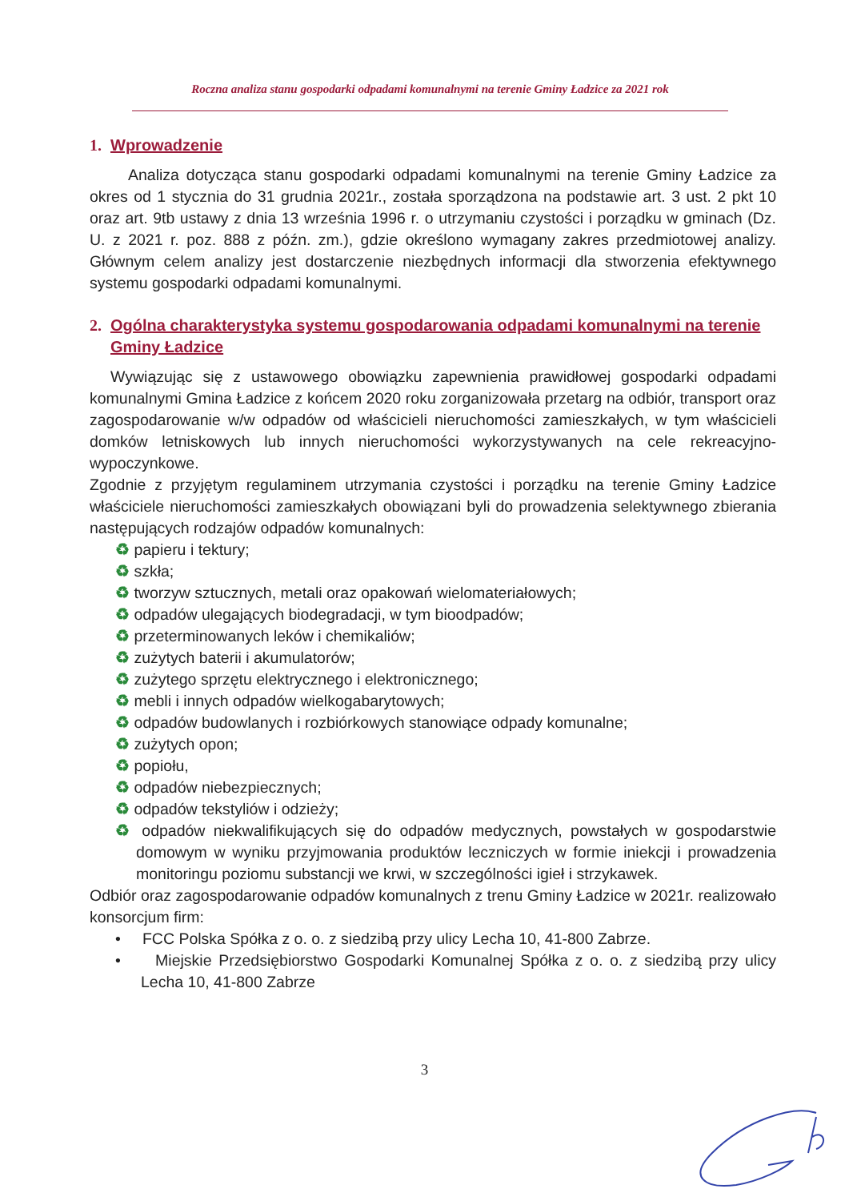Roczna analiza stanu gospodarki odpadami komunalnymi na terenie Gminy Ładzice za 2021 rok
1. Wprowadzenie
Analiza dotycząca stanu gospodarki odpadami komunalnymi na terenie Gminy Ładzice za okres od 1 stycznia do 31 grudnia 2021r., została sporządzona na podstawie art. 3 ust. 2 pkt 10 oraz art. 9tb ustawy z dnia 13 września 1996 r. o utrzymaniu czystości i porządku w gminach (Dz. U. z 2021 r. poz. 888 z późn. zm.), gdzie określono wymagany zakres przedmiotowej analizy. Głównym celem analizy jest dostarczenie niezbędnych informacji dla stworzenia efektywnego systemu gospodarki odpadami komunalnymi.
2. Ogólna charakterystyka systemu gospodarowania odpadami komunalnymi na terenie Gminy Ładzice
Wywiązując się z ustawowego obowiązku zapewnienia prawidłowej gospodarki odpadami komunalnymi Gmina Ładzice z końcem 2020 roku zorganizowała przetarg na odbiór, transport oraz zagospodarowanie w/w odpadów od właścicieli nieruchomości zamieszkałych, w tym właścicieli domków letniskowych lub innych nieruchomości wykorzystywanych na cele rekreacyjno-wypoczynkowe.
Zgodnie z przyjętym regulaminem utrzymania czystości i porządku na terenie Gminy Ładzice właściciele nieruchomości zamieszkałych obowiązani byli do prowadzenia selektywnego zbierania następujących rodzajów odpadów komunalnych:
♻ papieru i tektury;
♻ szkła;
♻ tworzyw sztucznych, metali oraz opakowań wielomateriałowych;
♻ odpadów ulegających biodegradacji, w tym bioodpadów;
♻ przeterminowanych leków i chemikaliów;
♻ zużytych baterii i akumulatorów;
♻ zużytego sprzętu elektrycznego i elektronicznego;
♻ mebli i innych odpadów wielkogabarytowych;
♻ odpadów budowlanych i rozbiórkowych stanowiące odpady komunalne;
♻ zużytych opon;
♻ popiołu,
♻ odpadów niebezpiecznych;
♻ odpadów tekstyliów i odzieży;
♻ odpadów niekwalifikujących się do odpadów medycznych, powstałych w gospodarstwie domowym w wyniku przyjmowania produktów leczniczych w formie iniekcji i prowadzenia monitoringu poziomu substancji we krwi, w szczególności igieł i strzykawek.
Odbiór oraz zagospodarowanie odpadów komunalnych z trenu Gminy Ładzice w 2021r. realizowało konsorcjum firm:
• FCC Polska Spółka z o. o. z siedzibą przy ulicy Lecha 10, 41-800 Zabrze.
• Miejskie Przedsiębiorstwo Gospodarki Komunalnej Spółka z o. o. z siedzibą przy ulicy Lecha 10, 41-800 Zabrze
3